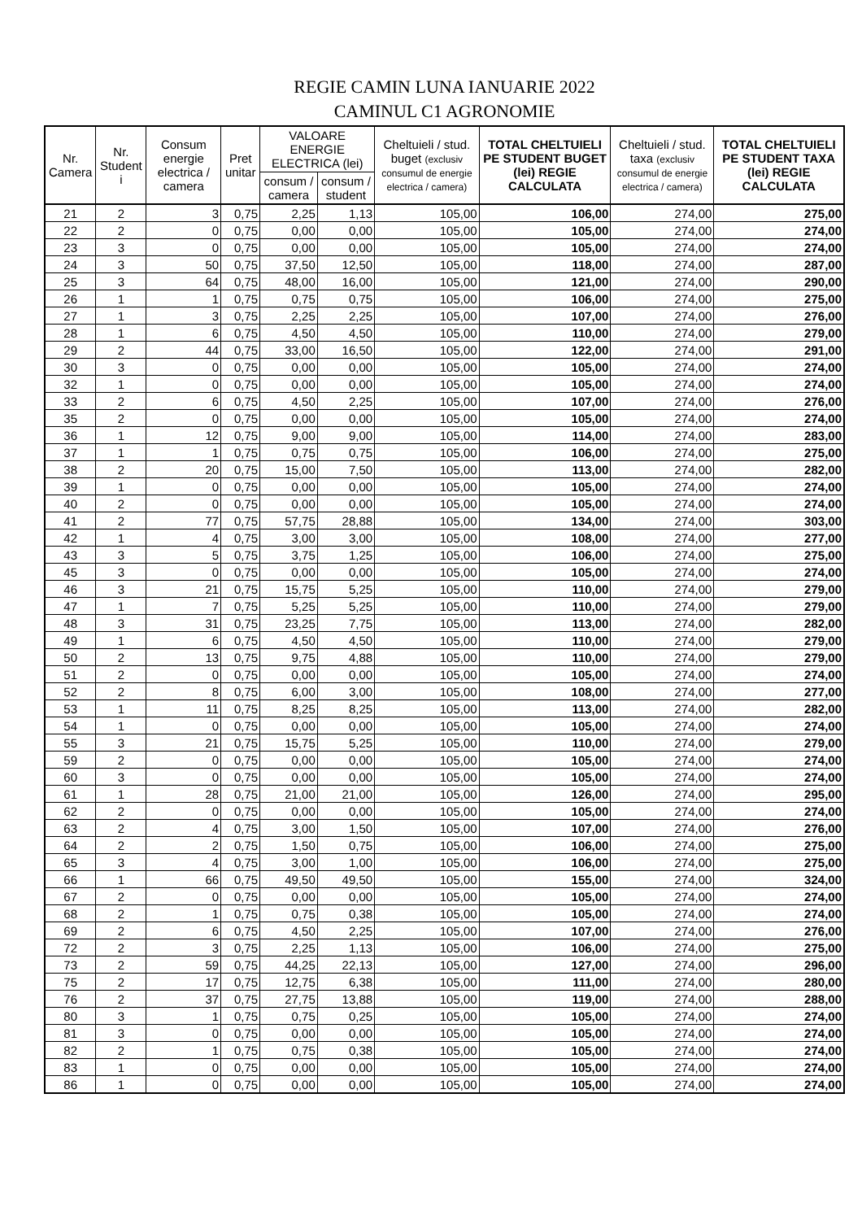REGIE CAMIN LUNA IANUARIE 2022
CAMINUL C1 AGRONOMIE
| Nr. Camera | Nr. Student i | Consum energie electrica / camera | Pret unitar | VALOARE ENERGIE ELECTRICA (lei) | | Cheltuieli / stud. buget (exclusiv consumul de energie electrica / camera) | TOTAL CHELTUIELI PE STUDENT BUGET (lei) REGIE CALCULATA | Cheltuieli / stud. taxa (exclusiv consumul de energie electrica / camera) | TOTAL CHELTUIELI PE STUDENT TAXA (lei) REGIE CALCULATA |
| --- | --- | --- | --- | --- | --- | --- | --- | --- | --- |
| | | | | consum / camera | consum / student | | | | |
| 21 | 2 | 3 | 0,75 | 2,25 | 1,13 | 105,00 | 106,00 | 274,00 | 275,00 |
| 22 | 2 | 0 | 0,75 | 0,00 | 0,00 | 105,00 | 105,00 | 274,00 | 274,00 |
| 23 | 3 | 0 | 0,75 | 0,00 | 0,00 | 105,00 | 105,00 | 274,00 | 274,00 |
| 24 | 3 | 50 | 0,75 | 37,50 | 12,50 | 105,00 | 118,00 | 274,00 | 287,00 |
| 25 | 3 | 64 | 0,75 | 48,00 | 16,00 | 105,00 | 121,00 | 274,00 | 290,00 |
| 26 | 1 | 1 | 0,75 | 0,75 | 0,75 | 105,00 | 106,00 | 274,00 | 275,00 |
| 27 | 1 | 3 | 0,75 | 2,25 | 2,25 | 105,00 | 107,00 | 274,00 | 276,00 |
| 28 | 1 | 6 | 0,75 | 4,50 | 4,50 | 105,00 | 110,00 | 274,00 | 279,00 |
| 29 | 2 | 44 | 0,75 | 33,00 | 16,50 | 105,00 | 122,00 | 274,00 | 291,00 |
| 30 | 3 | 0 | 0,75 | 0,00 | 0,00 | 105,00 | 105,00 | 274,00 | 274,00 |
| 32 | 1 | 0 | 0,75 | 0,00 | 0,00 | 105,00 | 105,00 | 274,00 | 274,00 |
| 33 | 2 | 6 | 0,75 | 4,50 | 2,25 | 105,00 | 107,00 | 274,00 | 276,00 |
| 35 | 2 | 0 | 0,75 | 0,00 | 0,00 | 105,00 | 105,00 | 274,00 | 274,00 |
| 36 | 1 | 12 | 0,75 | 9,00 | 9,00 | 105,00 | 114,00 | 274,00 | 283,00 |
| 37 | 1 | 1 | 0,75 | 0,75 | 0,75 | 105,00 | 106,00 | 274,00 | 275,00 |
| 38 | 2 | 20 | 0,75 | 15,00 | 7,50 | 105,00 | 113,00 | 274,00 | 282,00 |
| 39 | 1 | 0 | 0,75 | 0,00 | 0,00 | 105,00 | 105,00 | 274,00 | 274,00 |
| 40 | 2 | 0 | 0,75 | 0,00 | 0,00 | 105,00 | 105,00 | 274,00 | 274,00 |
| 41 | 2 | 77 | 0,75 | 57,75 | 28,88 | 105,00 | 134,00 | 274,00 | 303,00 |
| 42 | 1 | 4 | 0,75 | 3,00 | 3,00 | 105,00 | 108,00 | 274,00 | 277,00 |
| 43 | 3 | 5 | 0,75 | 3,75 | 1,25 | 105,00 | 106,00 | 274,00 | 275,00 |
| 45 | 3 | 0 | 0,75 | 0,00 | 0,00 | 105,00 | 105,00 | 274,00 | 274,00 |
| 46 | 3 | 21 | 0,75 | 15,75 | 5,25 | 105,00 | 110,00 | 274,00 | 279,00 |
| 47 | 1 | 7 | 0,75 | 5,25 | 5,25 | 105,00 | 110,00 | 274,00 | 279,00 |
| 48 | 3 | 31 | 0,75 | 23,25 | 7,75 | 105,00 | 113,00 | 274,00 | 282,00 |
| 49 | 1 | 6 | 0,75 | 4,50 | 4,50 | 105,00 | 110,00 | 274,00 | 279,00 |
| 50 | 2 | 13 | 0,75 | 9,75 | 4,88 | 105,00 | 110,00 | 274,00 | 279,00 |
| 51 | 2 | 0 | 0,75 | 0,00 | 0,00 | 105,00 | 105,00 | 274,00 | 274,00 |
| 52 | 2 | 8 | 0,75 | 6,00 | 3,00 | 105,00 | 108,00 | 274,00 | 277,00 |
| 53 | 1 | 11 | 0,75 | 8,25 | 8,25 | 105,00 | 113,00 | 274,00 | 282,00 |
| 54 | 1 | 0 | 0,75 | 0,00 | 0,00 | 105,00 | 105,00 | 274,00 | 274,00 |
| 55 | 3 | 21 | 0,75 | 15,75 | 5,25 | 105,00 | 110,00 | 274,00 | 279,00 |
| 59 | 2 | 0 | 0,75 | 0,00 | 0,00 | 105,00 | 105,00 | 274,00 | 274,00 |
| 60 | 3 | 0 | 0,75 | 0,00 | 0,00 | 105,00 | 105,00 | 274,00 | 274,00 |
| 61 | 1 | 28 | 0,75 | 21,00 | 21,00 | 105,00 | 126,00 | 274,00 | 295,00 |
| 62 | 2 | 0 | 0,75 | 0,00 | 0,00 | 105,00 | 105,00 | 274,00 | 274,00 |
| 63 | 2 | 4 | 0,75 | 3,00 | 1,50 | 105,00 | 107,00 | 274,00 | 276,00 |
| 64 | 2 | 2 | 0,75 | 1,50 | 0,75 | 105,00 | 106,00 | 274,00 | 275,00 |
| 65 | 3 | 4 | 0,75 | 3,00 | 1,00 | 105,00 | 106,00 | 274,00 | 275,00 |
| 66 | 1 | 66 | 0,75 | 49,50 | 49,50 | 105,00 | 155,00 | 274,00 | 324,00 |
| 67 | 2 | 0 | 0,75 | 0,00 | 0,00 | 105,00 | 105,00 | 274,00 | 274,00 |
| 68 | 2 | 1 | 0,75 | 0,75 | 0,38 | 105,00 | 105,00 | 274,00 | 274,00 |
| 69 | 2 | 6 | 0,75 | 4,50 | 2,25 | 105,00 | 107,00 | 274,00 | 276,00 |
| 72 | 2 | 3 | 0,75 | 2,25 | 1,13 | 105,00 | 106,00 | 274,00 | 275,00 |
| 73 | 2 | 59 | 0,75 | 44,25 | 22,13 | 105,00 | 127,00 | 274,00 | 296,00 |
| 75 | 2 | 17 | 0,75 | 12,75 | 6,38 | 105,00 | 111,00 | 274,00 | 280,00 |
| 76 | 2 | 37 | 0,75 | 27,75 | 13,88 | 105,00 | 119,00 | 274,00 | 288,00 |
| 80 | 3 | 1 | 0,75 | 0,75 | 0,25 | 105,00 | 105,00 | 274,00 | 274,00 |
| 81 | 3 | 0 | 0,75 | 0,00 | 0,00 | 105,00 | 105,00 | 274,00 | 274,00 |
| 82 | 2 | 1 | 0,75 | 0,75 | 0,38 | 105,00 | 105,00 | 274,00 | 274,00 |
| 83 | 1 | 0 | 0,75 | 0,00 | 0,00 | 105,00 | 105,00 | 274,00 | 274,00 |
| 86 | 1 | 0 | 0,75 | 0,00 | 0,00 | 105,00 | 105,00 | 274,00 | 274,00 |